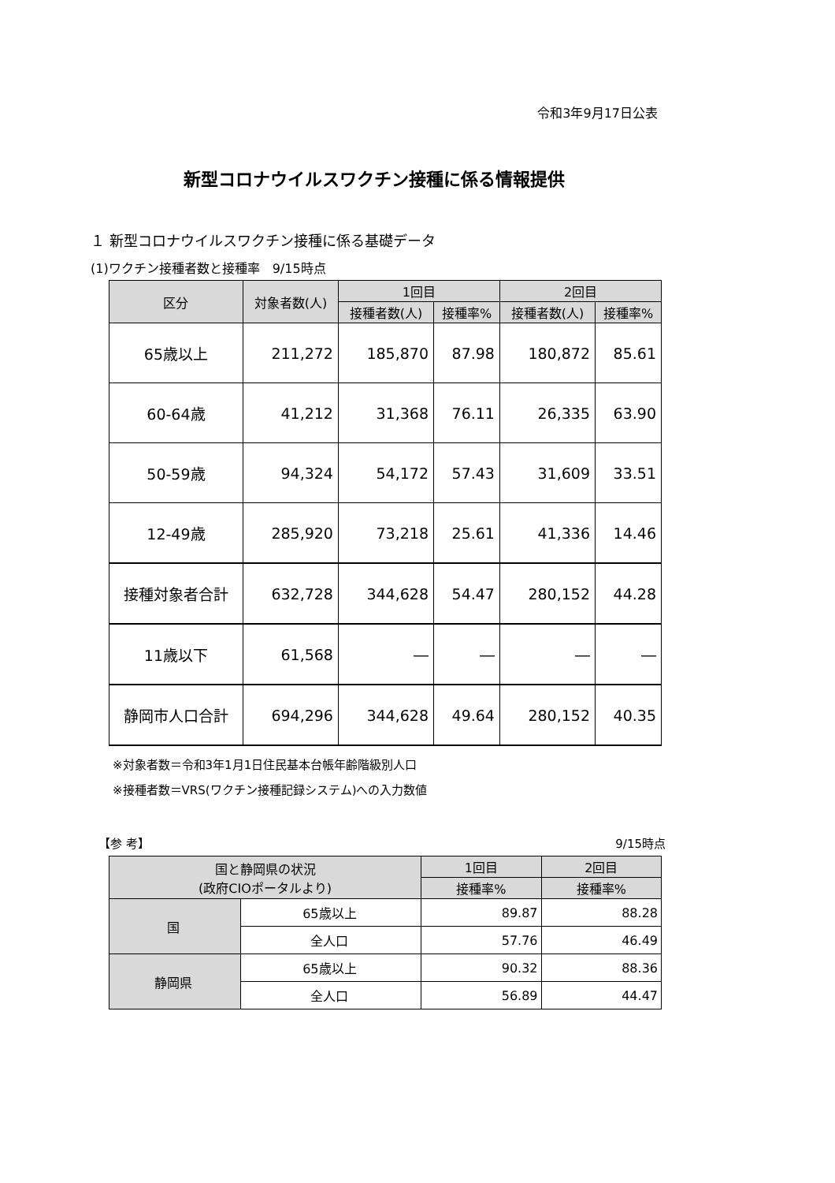令和3年9月17日公表
新型コロナウイルスワクチン接種に係る情報提供
１ 新型コロナウイルスワクチン接種に係る基礎データ
(1)ワクチン接種者数と接種率　9/15時点
| 区分 | 対象者数(人) | 1回目 | | 2回目 | |
| --- | --- | --- | --- | --- | --- |
| | | 接種者数(人) | 接種率% | 接種者数(人) | 接種率% |
| 65歳以上 | 211,272 | 185,870 | 87.98 | 180,872 | 85.61 |
| 60-64歳 | 41,212 | 31,368 | 76.11 | 26,335 | 63.90 |
| 50-59歳 | 94,324 | 54,172 | 57.43 | 31,609 | 33.51 |
| 12-49歳 | 285,920 | 73,218 | 25.61 | 41,336 | 14.46 |
| 接種対象者合計 | 632,728 | 344,628 | 54.47 | 280,152 | 44.28 |
| 11歳以下 | 61,568 | ― | ― | ― | ― |
| 静岡市人口合計 | 694,296 | 344,628 | 49.64 | 280,152 | 40.35 |
※対象者数＝令和3年1月1日住民基本台帳年齢階級別人口
※接種者数＝VRS(ワクチン接種記録システム)への入力数値
【参 考】 9/15時点
| 国と静岡県の状況 (政府CIOポータルより) | | 1回目 | 2回目 |
| --- | --- | --- | --- |
| | | 接種率% | 接種率% |
| 国 | 65歳以上 | 89.87 | 88.28 |
| | 全人口 | 57.76 | 46.49 |
| 静岡県 | 65歳以上 | 90.32 | 88.36 |
| | 全人口 | 56.89 | 44.47 |